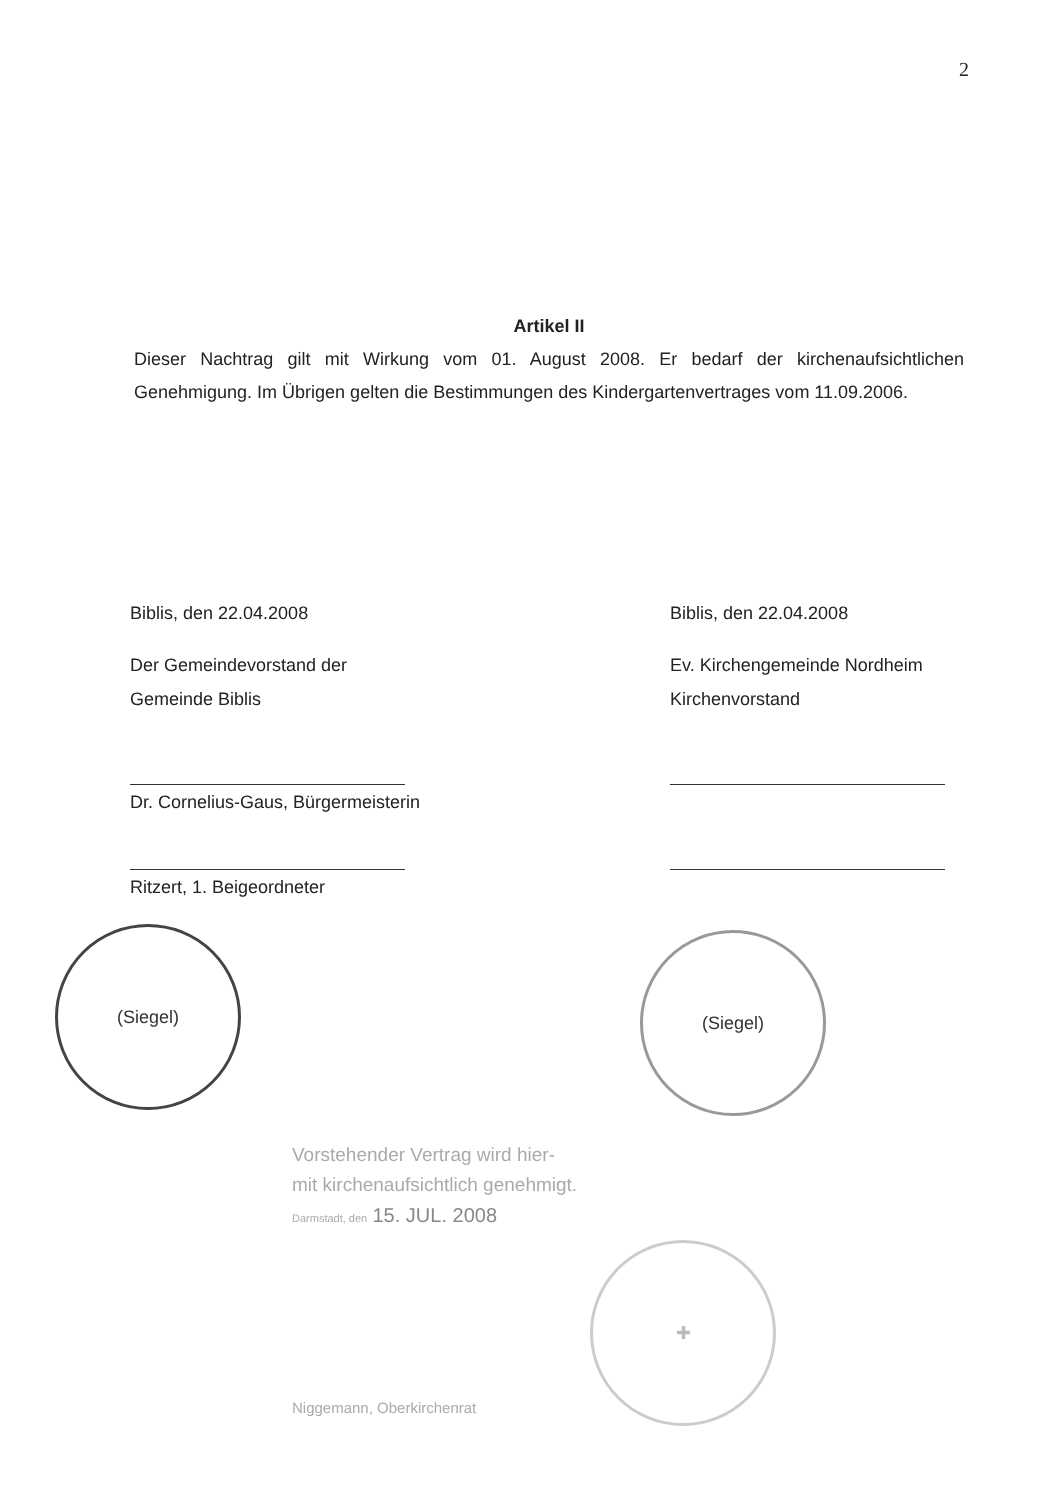2
Artikel II
Dieser Nachtrag gilt mit Wirkung vom 01. August 2008. Er bedarf der kirchenaufsichtlichen Genehmigung. Im Übrigen gelten die Bestimmungen des Kindergartenvertrages vom 11.09.2006.
Biblis, den 22.04.2008
Der Gemeindevorstand der
Gemeinde Biblis
Dr. Cornelius-Gaus, Bürgermeisterin
Ritzert, 1. Beigeordneter
(Siegel)
Biblis, den 22.04.2008
Ev. Kirchengemeinde Nordheim
Kirchenvorstand
(Siegel)
Vorstehender Vertrag wird hier-
mit kirchenaufsichtlich genehmigt.
Darmstadt, den 15. JUL. 2008
Niggemann, Oberkirchenrat
✚